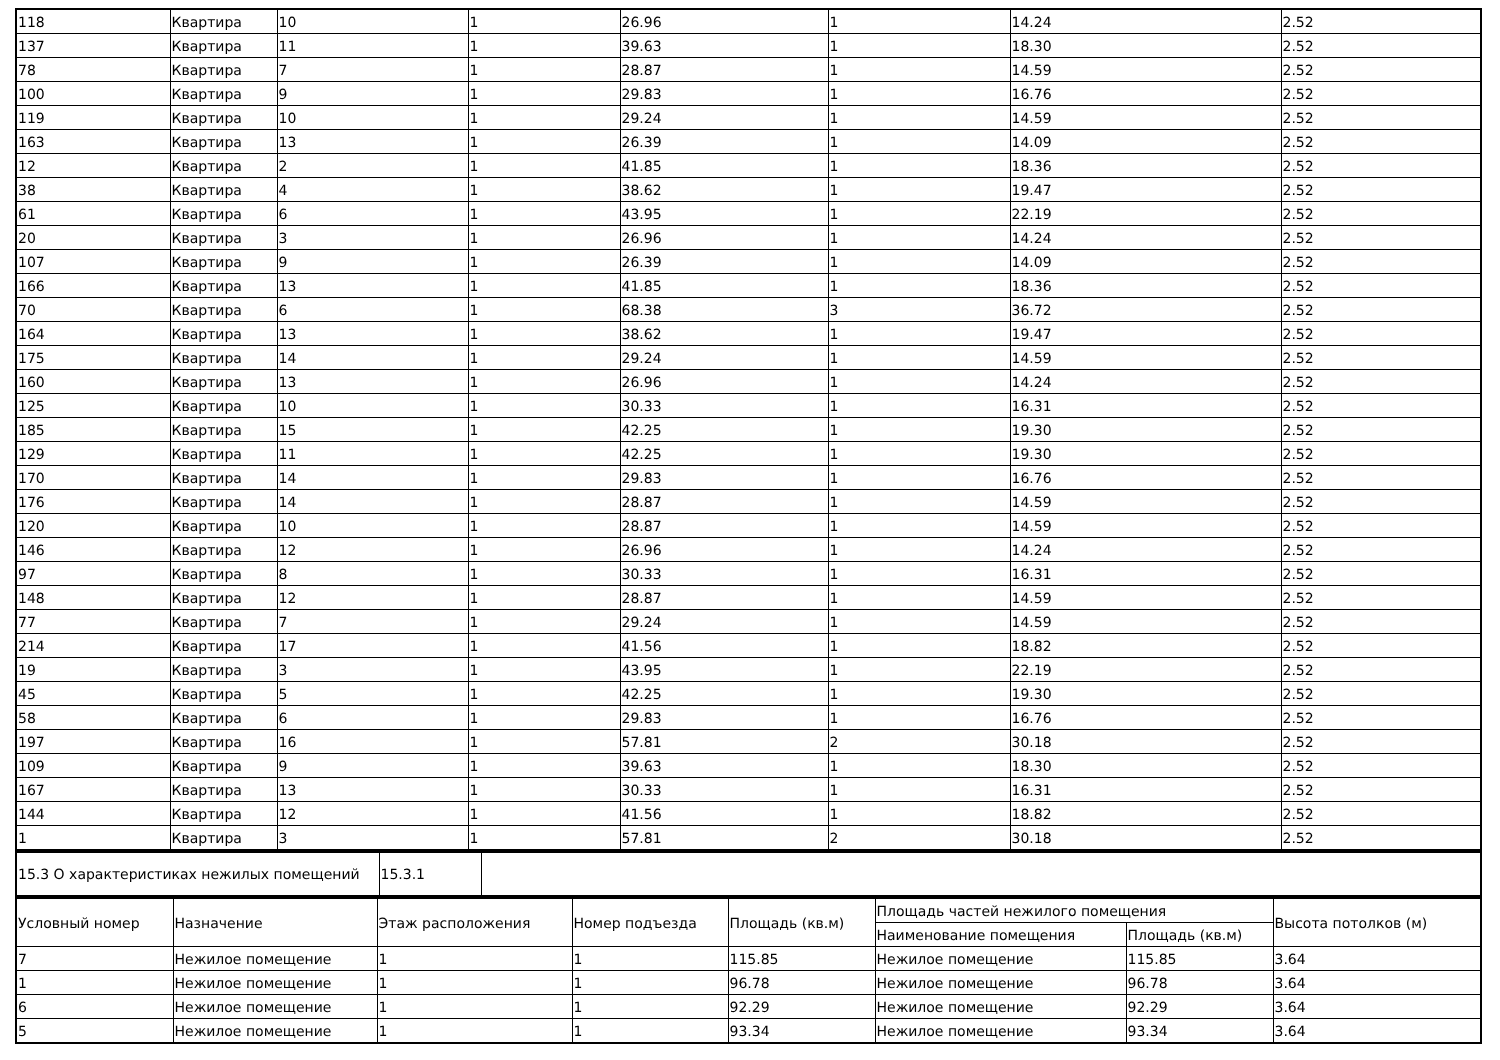| 118 | Квартира | 10 | 1 | 26.96 | 1 | 14.24 | 2.52 |
| 137 | Квартира | 11 | 1 | 39.63 | 1 | 18.30 | 2.52 |
| 78 | Квартира | 7 | 1 | 28.87 | 1 | 14.59 | 2.52 |
| 100 | Квартира | 9 | 1 | 29.83 | 1 | 16.76 | 2.52 |
| 119 | Квартира | 10 | 1 | 29.24 | 1 | 14.59 | 2.52 |
| 163 | Квартира | 13 | 1 | 26.39 | 1 | 14.09 | 2.52 |
| 12 | Квартира | 2 | 1 | 41.85 | 1 | 18.36 | 2.52 |
| 38 | Квартира | 4 | 1 | 38.62 | 1 | 19.47 | 2.52 |
| 61 | Квартира | 6 | 1 | 43.95 | 1 | 22.19 | 2.52 |
| 20 | Квартира | 3 | 1 | 26.96 | 1 | 14.24 | 2.52 |
| 107 | Квартира | 9 | 1 | 26.39 | 1 | 14.09 | 2.52 |
| 166 | Квартира | 13 | 1 | 41.85 | 1 | 18.36 | 2.52 |
| 70 | Квартира | 6 | 1 | 68.38 | 3 | 36.72 | 2.52 |
| 164 | Квартира | 13 | 1 | 38.62 | 1 | 19.47 | 2.52 |
| 175 | Квартира | 14 | 1 | 29.24 | 1 | 14.59 | 2.52 |
| 160 | Квартира | 13 | 1 | 26.96 | 1 | 14.24 | 2.52 |
| 125 | Квартира | 10 | 1 | 30.33 | 1 | 16.31 | 2.52 |
| 185 | Квартира | 15 | 1 | 42.25 | 1 | 19.30 | 2.52 |
| 129 | Квартира | 11 | 1 | 42.25 | 1 | 19.30 | 2.52 |
| 170 | Квартира | 14 | 1 | 29.83 | 1 | 16.76 | 2.52 |
| 176 | Квартира | 14 | 1 | 28.87 | 1 | 14.59 | 2.52 |
| 120 | Квартира | 10 | 1 | 28.87 | 1 | 14.59 | 2.52 |
| 146 | Квартира | 12 | 1 | 26.96 | 1 | 14.24 | 2.52 |
| 97 | Квартира | 8 | 1 | 30.33 | 1 | 16.31 | 2.52 |
| 148 | Квартира | 12 | 1 | 28.87 | 1 | 14.59 | 2.52 |
| 77 | Квартира | 7 | 1 | 29.24 | 1 | 14.59 | 2.52 |
| 214 | Квартира | 17 | 1 | 41.56 | 1 | 18.82 | 2.52 |
| 19 | Квартира | 3 | 1 | 43.95 | 1 | 22.19 | 2.52 |
| 45 | Квартира | 5 | 1 | 42.25 | 1 | 19.30 | 2.52 |
| 58 | Квартира | 6 | 1 | 29.83 | 1 | 16.76 | 2.52 |
| 197 | Квартира | 16 | 1 | 57.81 | 2 | 30.18 | 2.52 |
| 109 | Квартира | 9 | 1 | 39.63 | 1 | 18.30 | 2.52 |
| 167 | Квартира | 13 | 1 | 30.33 | 1 | 16.31 | 2.52 |
| 144 | Квартира | 12 | 1 | 41.56 | 1 | 18.82 | 2.52 |
| 1 | Квартира | 3 | 1 | 57.81 | 2 | 30.18 | 2.52 |
| 15.3 О характеристиках нежилых помещений | 15.3.1 | |
| Условный номер | Назначение | Этаж расположения | Номер подъезда | Площадь (кв.м) | Площадь частей нежилого помещения | | Высота потолков (м) |
| --- | --- | --- | --- | --- | --- | --- | --- |
| | | | | | Наименование помещения | Площадь (кв.м) | |
| 7 | Нежилое помещение | 1 | 1 | 115.85 | Нежилое помещение | 115.85 | 3.64 |
| 1 | Нежилое помещение | 1 | 1 | 96.78 | Нежилое помещение | 96.78 | 3.64 |
| 6 | Нежилое помещение | 1 | 1 | 92.29 | Нежилое помещение | 92.29 | 3.64 |
| 5 | Нежилое помещение | 1 | 1 | 93.34 | Нежилое помещение | 93.34 | 3.64 |